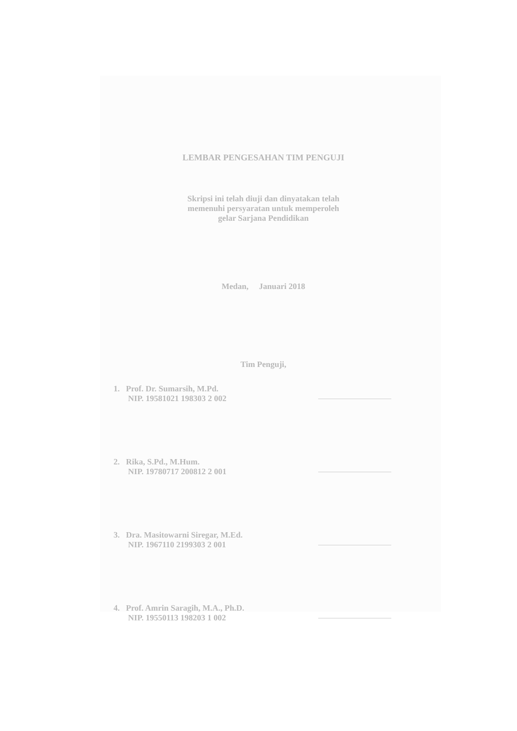LEMBAR PENGESAHAN TIM PENGUJI
Skripsi ini telah diuji dan dinyatakan telah
memenuhi persyaratan untuk memperoleh
gelar Sarjana Pendidikan
Medan, Januari 2018
Tim Penguji,
1. Prof. Dr. Sumarsih, M.Pd.
NIP. 19581021 198303 2 002
2. Rika, S.Pd., M.Hum.
NIP. 19780717 200812 2 001
3. Dra. Masitowarni Siregar, M.Ed.
NIP. 1967110 2199303 2 001
4. Prof. Amrin Saragih, M.A., Ph.D.
NIP. 19550113 198203 1 002